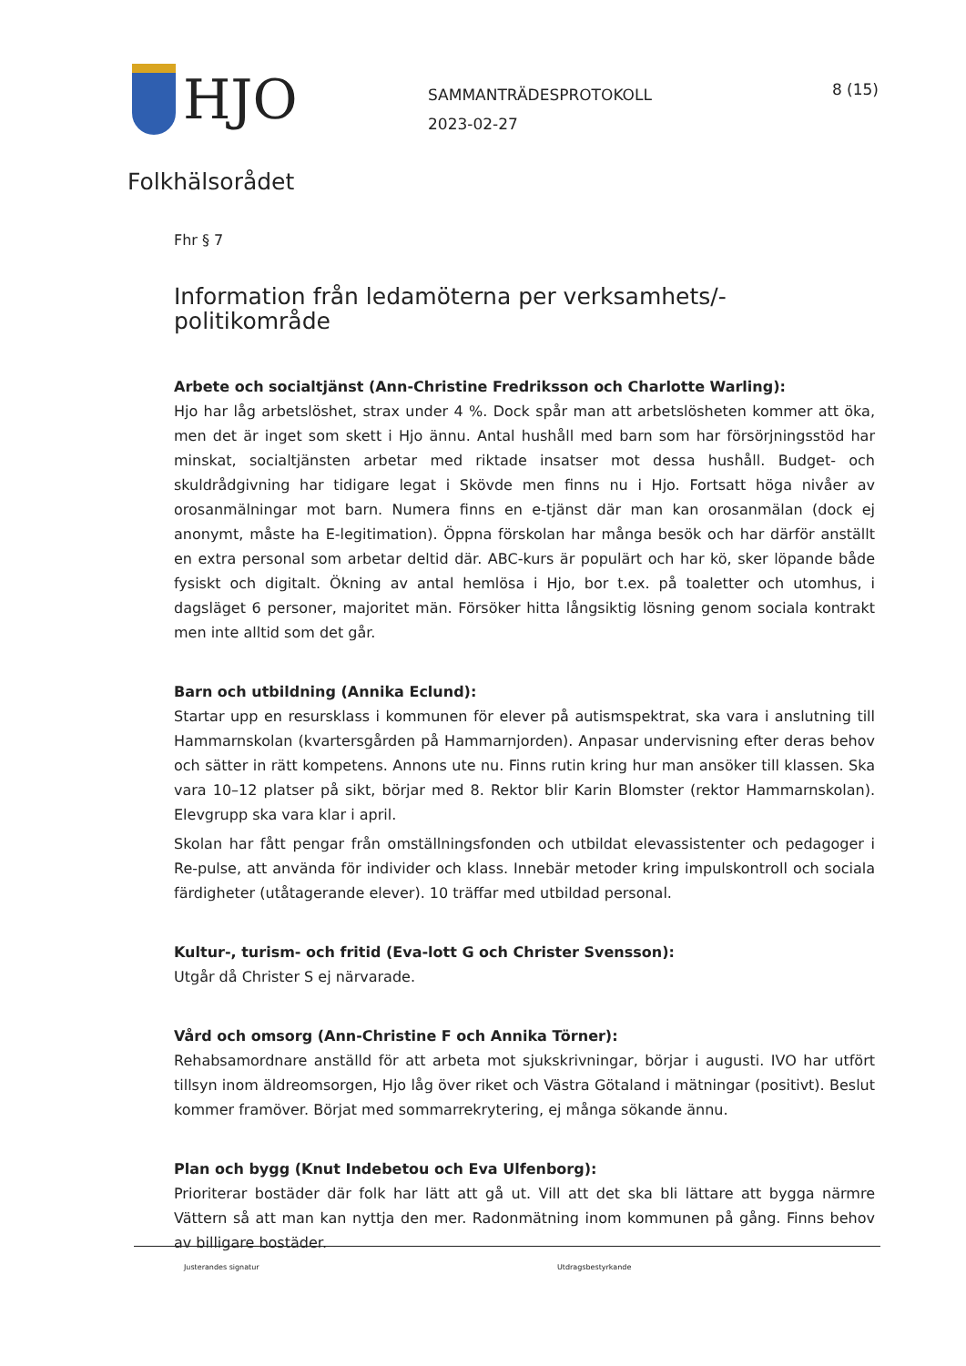HJO
SAMMANTRÄDESPROTOKOLL
2023-02-27
8 (15)
Folkhälsorådet
Fhr § 7
Information från ledamöterna per verksamhets/-politikområde
Arbete och socialtjänst (Ann-Christine Fredriksson och Charlotte Warling):
Hjo har låg arbetslöshet, strax under 4 %. Dock spår man att arbetslösheten kommer att öka, men det är inget som skett i Hjo ännu. Antal hushåll med barn som har försörjningsstöd har minskat, socialtjänsten arbetar med riktade insatser mot dessa hushåll. Budget- och skuldrådgivning har tidigare legat i Skövde men finns nu i Hjo. Fortsatt höga nivåer av orosanmälningar mot barn. Numera finns en e-tjänst där man kan orosanmälan (dock ej anonymt, måste ha E-legitimation). Öppna förskolan har många besök och har därför anställt en extra personal som arbetar deltid där. ABC-kurs är populärt och har kö, sker löpande både fysiskt och digitalt. Ökning av antal hemlösa i Hjo, bor t.ex. på toaletter och utomhus, i dagsläget 6 personer, majoritet män. Försöker hitta långsiktig lösning genom sociala kontrakt men inte alltid som det går.
Barn och utbildning (Annika Eclund):
Startar upp en resursklass i kommunen för elever på autismspektrat, ska vara i anslutning till Hammarnskolan (kvartersgården på Hammarnjorden). Anpasar undervisning efter deras behov och sätter in rätt kompetens. Annons ute nu. Finns rutin kring hur man ansöker till klassen. Ska vara 10–12 platser på sikt, börjar med 8. Rektor blir Karin Blomster (rektor Hammarnskolan). Elevgrupp ska vara klar i april.
Skolan har fått pengar från omställningsfonden och utbildat elevassistenter och pedagoger i Re-pulse, att använda för individer och klass. Innebär metoder kring impulskontroll och sociala färdigheter (utåtagerande elever). 10 träffar med utbildad personal.
Kultur-, turism- och fritid (Eva-lott G och Christer Svensson):
Utgår då Christer S ej närvarade.
Vård och omsorg (Ann-Christine F och Annika Törner):
Rehabsamordnare anställd för att arbeta mot sjukskrivningar, börjar i augusti. IVO har utfört tillsyn inom äldreomsorgen, Hjo låg över riket och Västra Götaland i mätningar (positivt). Beslut kommer framöver. Börjat med sommarrekrytering, ej många sökande ännu.
Plan och bygg (Knut Indebetou och Eva Ulfenborg):
Prioriterar bostäder där folk har lätt att gå ut. Vill att det ska bli lättare att bygga närmre Vättern så att man kan nyttja den mer. Radonmätning inom kommunen på gång. Finns behov av billigare bostäder.
Justerandes signatur Utdragsbestyrkande